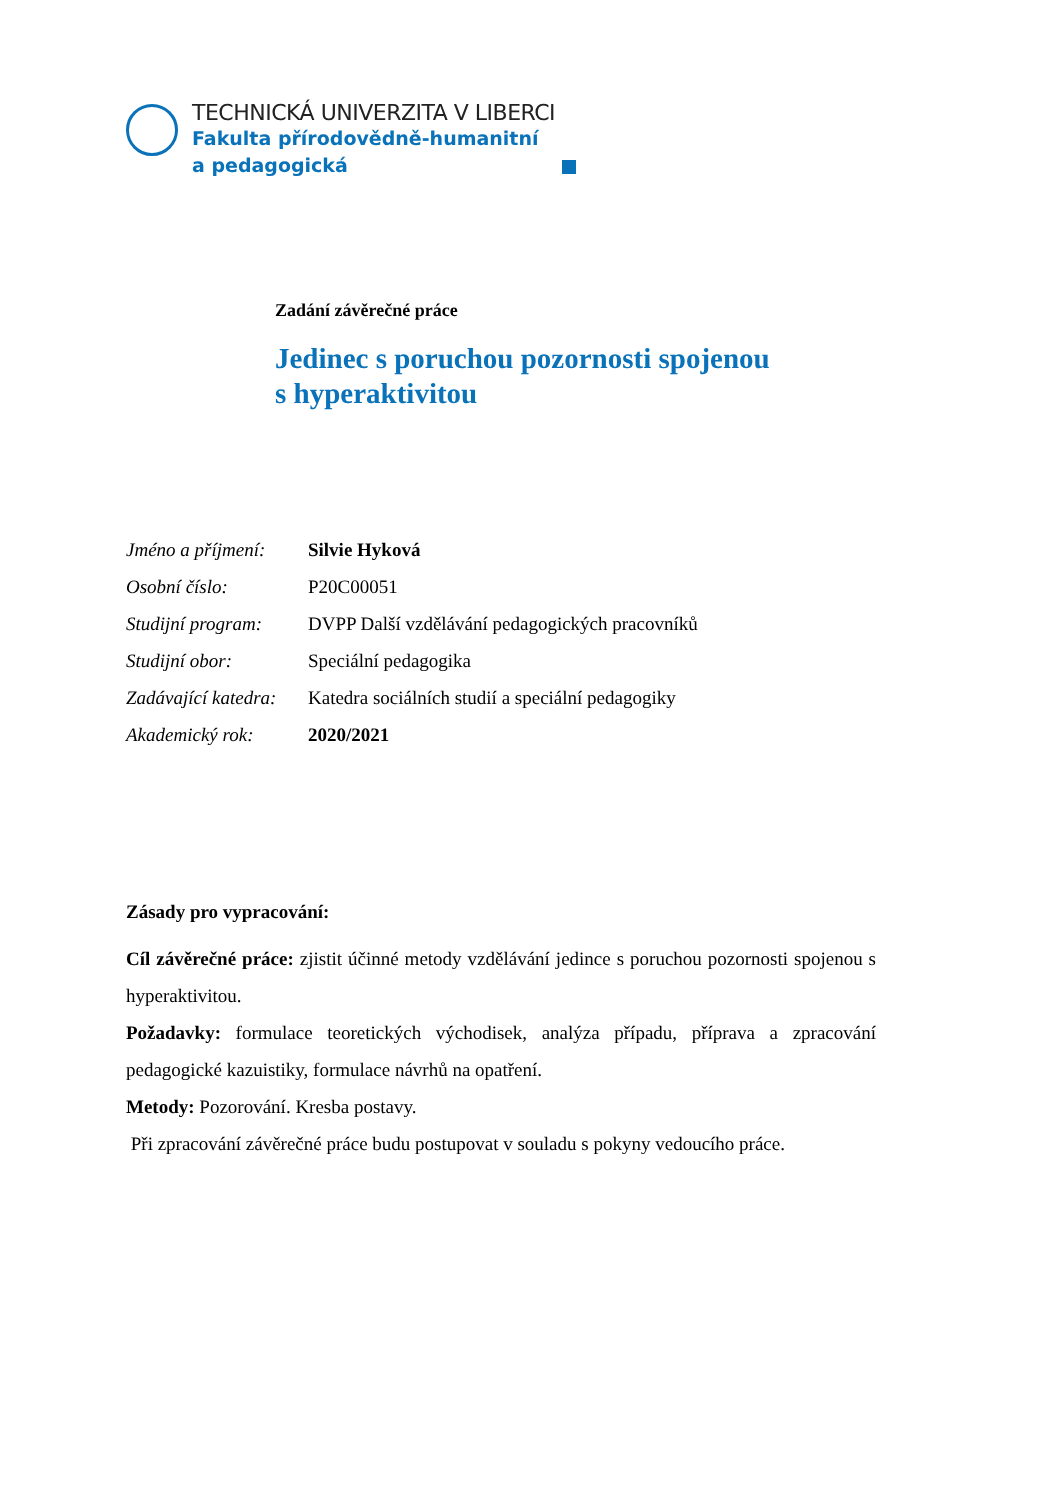TECHNICKÁ UNIVERZITA V LIBERCI
Fakulta přírodovědně-humanitní
a pedagogická
Zadání závěrečné práce
Jedinec s poruchou pozornosti spojenou
s hyperaktivitou
| Jméno a příjmení: | Silvie Hyková |
| Osobní číslo: | P20C00051 |
| Studijní program: | DVPP Další vzdělávání pedagogických pracovníků |
| Studijní obor: | Speciální pedagogika |
| Zadávající katedra: | Katedra sociálních studií a speciální pedagogiky |
| Akademický rok: | 2020/2021 |
Zásady pro vypracování:
Cíl závěrečné práce: zjistit účinné metody vzdělávání jedince s poruchou pozornosti spojenou s hyperaktivitou.
Požadavky: formulace teoretických východisek, analýza případu, příprava a zpracování pedagogické kazuistiky, formulace návrhů na opatření.
Metody: Pozorování. Kresba postavy.
Při zpracování závěrečné práce budu postupovat v souladu s pokyny vedoucího práce.